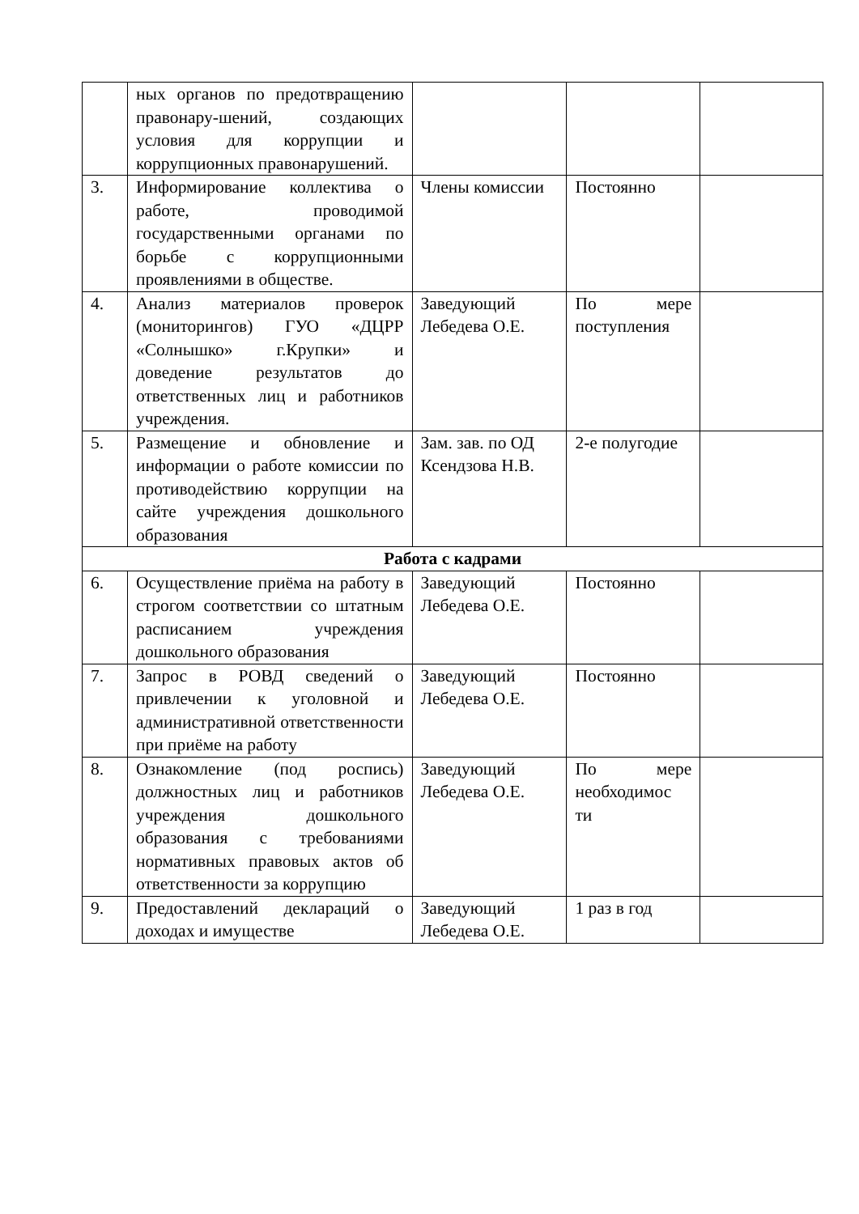| | ных органов по предотвращению правонару-шений, создающих условия для коррупции и коррупционных правонарушений. | | | |
| 3. | Информирование коллектива о работе, проводимой государственными органами по борьбе с коррупционными проявлениями в обществе. | Члены комиссии | Постоянно | |
| 4. | Анализ материалов проверок (мониторингов) ГУО «ДЦРР «Солнышко» г.Крупки» и доведение результатов до ответственных лиц и работников учреждения. | Заведующий Лебедева О.Е. | По мере поступления | |
| 5. | Размещение и обновление и информации о работе комиссии по противодействию коррупции на сайте учреждения дошкольного образования | Зам. зав. по ОД Ксендзова Н.В. | 2-е полугодие | |
| Работа с кадрами | | | | |
| 6. | Осуществление приёма на работу в строгом соответствии со штатным расписанием учреждения дошкольного образования | Заведующий Лебедева О.Е. | Постоянно | |
| 7. | Запрос в РОВД сведений о привлечении к уголовной и административной ответственности при приёме на работу | Заведующий Лебедева О.Е. | Постоянно | |
| 8. | Ознакомление (под роспись) должностных лиц и работников учреждения дошкольного образования с требованиями нормативных правовых актов об ответственности за коррупцию | Заведующий Лебедева О.Е. | По мере необходимос ти | |
| 9. | Предоставлений деклараций о доходах и имуществе | Заведующий Лебедева О.Е. | 1 раз в год | |